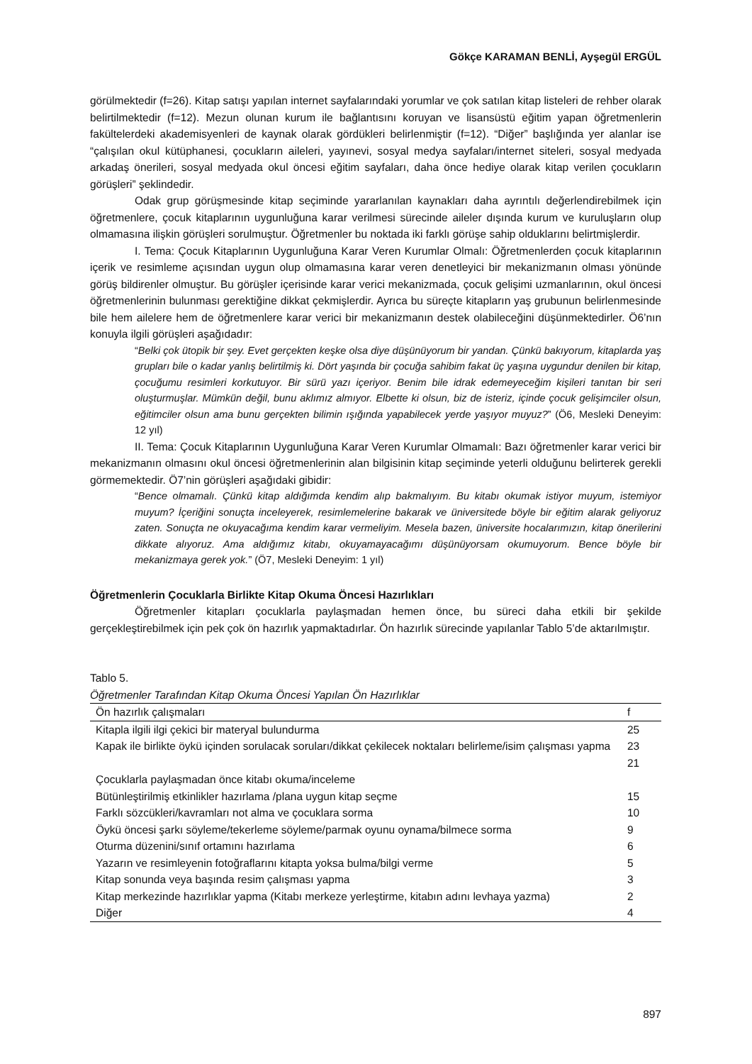Gökçe KARAMAN BENLİ, Ayşegül ERGÜL
görülmektedir (f=26). Kitap satışı yapılan internet sayfalarındaki yorumlar ve çok satılan kitap listeleri de rehber olarak belirtilmektedir (f=12). Mezun olunan kurum ile bağlantısını koruyan ve lisansüstü eğitim yapan öğretmenlerin fakültelerdeki akademisyenleri de kaynak olarak gördükleri belirlenmiştir (f=12). “Diğer” başlığında yer alanlar ise “çalışılan okul kütüphanesi, çocukların aileleri, yayınevi, sosyal medya sayfaları/internet siteleri, sosyal medyada arkadaş önerileri, sosyal medyada okul öncesi eğitim sayfaları, daha önce hediye olarak kitap verilen çocukların görüşleri” şeklindedir.
Odak grup görüşmesinde kitap seçiminde yararlanılan kaynakları daha ayrıntılı değerlendirebilmek için öğretmenlere, çocuk kitaplarının uygunluğuna karar verilmesi sürecinde aileler dışında kurum ve kuruluşların olup olmamasına ilişkin görüşleri sorulmuştur. Öğretmenler bu noktada iki farklı görüşe sahip olduklarını belirtmişlerdir.
I. Tema: Çocuk Kitaplarının Uygunluğuna Karar Veren Kurumlar Olmalı: Öğretmenlerden çocuk kitaplarının içerik ve resimleme açısından uygun olup olmamasına karar veren denetleyici bir mekanizmanın olması yönünde görüş bildirenler olmuştur. Bu görüşler içerisinde karar verici mekanizmada, çocuk gelişimi uzmanlarının, okul öncesi öğretmenlerinin bulunması gerektiğine dikkat çekmişlerdir. Ayrıca bu süreçte kitapların yaş grubunun belirlenmesinde bile hem ailelere hem de öğretmenlere karar verici bir mekanizmanın destek olabileceğini düşünmektedirler. Ö6’nın konuyla ilgili görüşleri aşağıdadır:
“Belki çok ütopik bir şey. Evet gerçekten keşke olsa diye düşünüyorum bir yandan. Çünkü bakıyorum, kitaplarda yaş grupları bile o kadar yanlış belirtilmiş ki. Dört yaşında bir çocuğa sahibim fakat üç yaşına uygundur denilen bir kitap, çocuğumu resimleri korkutuyor. Bir sürü yazı içeriyor. Benim bile idrak edemeyeceğim kişileri tanıtan bir seri oluşturmuşlar. Mümkün değil, bunu aklımız almıyor. Elbette ki olsun, biz de isteriz, içinde çocuk gelişimciler olsun, eğitimciler olsun ama bunu gerçekten bilimin ışığında yapabilecek yerde yaşıyor muyuz?” (Ö6, Mesleki Deneyim: 12 yıl)
II. Tema: Çocuk Kitaplarının Uygunluğuna Karar Veren Kurumlar Olmamalı: Bazı öğretmenler karar verici bir mekanizmanın olmasını okul öncesi öğretmenlerinin alan bilgisinin kitap seçiminde yeterli olduğunu belirterek gerekli görmemektedir. Ö7’nin görüşleri aşağıdaki gibidir:
“Bence olmamalı. Çünkü kitap aldığımda kendim alıp bakmalıyım. Bu kitabı okumak istiyor muyum, istemiyor muyum? İçeriğini sonuçta inceleyerek, resimlemelerine bakarak ve üniversitede böyle bir eğitim alarak geliyoruz zaten. Sonuçta ne okuyacağıma kendim karar vermeliyim. Mesela bazen, üniversite hocalarımızın, kitap önerilerini dikkate alıyoruz. Ama aldığımız kitabı, okuyamayacağımı düşünüyorsam okumuyorum. Bence böyle bir mekanizmaya gerek yok.” (Ö7, Mesleki Deneyim: 1 yıl)
Öğretmenlerin Çocuklarla Birlikte Kitap Okuma Öncesi Hazırlıkları
Öğretmenler kitapları çocuklarla paylaşmadan hemen önce, bu süreci daha etkili bir şekilde gerçekleştirebilmek için pek çok ön hazırlık yapmaktadırlar. Ön hazırlık sürecinde yapılanlar Tablo 5’de aktarılmıştır.
Tablo 5.
Öğretmenler Tarafından Kitap Okuma Öncesi Yapılan Ön Hazırlıklar
| Ön hazırlık çalışmaları | f |
| --- | --- |
| Kitapla ilgili ilgi çekici bir materyal bulundurma | 25 |
| Kapak ile birlikte öykü içinden sorulacak soruları/dikkat çekilecek noktaları belirleme/isim çalışması yapma | 23 21 |
| Çocuklarla paylaşmadan önce kitabı okuma/inceleme | |
| Bütünleştirilmiş etkinlikler hazırlama /plana uygun kitap seçme | 15 |
| Farklı sözcükleri/kavramları not alma ve çocuklara sorma | 10 |
| Öykü öncesi şarkı söyleme/tekerleme söyleme/parmak oyunu oynama/bilmece sorma | 9 |
| Oturma düzenini/sınıf ortamını hazırlama | 6 |
| Yazarın ve resimleyenin fotoğraflarını kitapta yoksa bulma/bilgi verme | 5 |
| Kitap sonunda veya başında resim çalışması yapma | 3 |
| Kitap merkezinde hazırlıklar yapma (Kitabı merkeze yerleştirme, kitabın adını levhaya yazma) | 2 |
| Diğer | 4 |
897